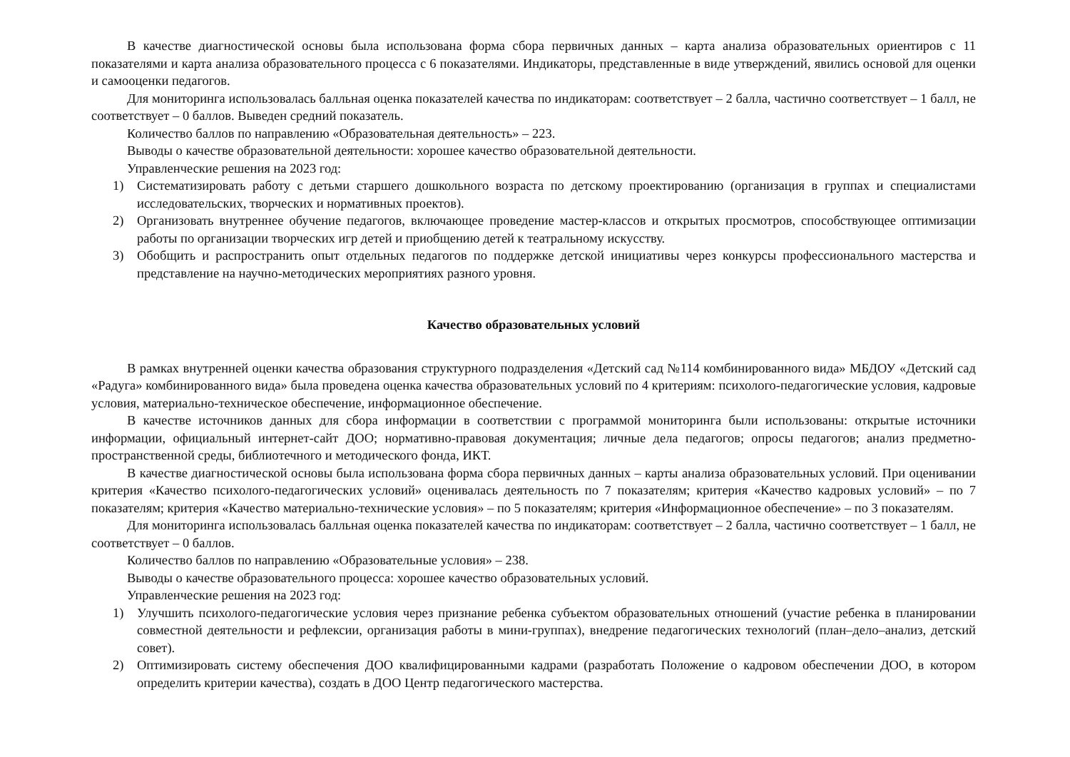В качестве диагностической основы была использована форма сбора первичных данных – карта анализа образовательных ориентиров с 11 показателями и карта анализа образовательного процесса с 6 показателями. Индикаторы, представленные в виде утверждений, явились основой для оценки и самооценки педагогов.
Для мониторинга использовалась балльная оценка показателей качества по индикаторам: соответствует – 2 балла, частично соответствует – 1 балл, не соответствует – 0 баллов. Выведен средний показатель.
Количество баллов по направлению «Образовательная деятельность» – 223.
Выводы о качестве образовательной деятельности: хорошее качество образовательной деятельности.
Управленческие решения на 2023 год:
1) Систематизировать работу с детьми старшего дошкольного возраста по детскому проектированию (организация в группах и специалистами исследовательских, творческих и нормативных проектов).
2) Организовать внутреннее обучение педагогов, включающее проведение мастер-классов и открытых просмотров, способствующее оптимизации работы по организации творческих игр детей и приобщению детей к театральному искусству.
3) Обобщить и распространить опыт отдельных педагогов по поддержке детской инициативы через конкурсы профессионального мастерства и представление на научно-методических мероприятиях разного уровня.
Качество образовательных условий
В рамках внутренней оценки качества образования структурного подразделения «Детский сад №114 комбинированного вида» МБДОУ «Детский сад «Радуга» комбинированного вида» была проведена оценка качества образовательных условий по 4 критериям: психолого-педагогические условия, кадровые условия, материально-техническое обеспечение, информационное обеспечение.
В качестве источников данных для сбора информации в соответствии с программой мониторинга были использованы: открытые источники информации, официальный интернет-сайт ДОО; нормативно-правовая документация; личные дела педагогов; опросы педагогов; анализ предметно-пространственной среды, библиотечного и методического фонда, ИКТ.
В качестве диагностической основы была использована форма сбора первичных данных – карты анализа образовательных условий. При оценивании критерия «Качество психолого-педагогических условий» оценивалась деятельность по 7 показателям; критерия «Качество кадровых условий» – по 7 показателям; критерия «Качество материально-технические условия» – по 5 показателям; критерия «Информационное обеспечение» – по 3 показателям.
Для мониторинга использовалась балльная оценка показателей качества по индикаторам: соответствует – 2 балла, частично соответствует – 1 балл, не соответствует – 0 баллов.
Количество баллов по направлению «Образовательные условия» – 238.
Выводы о качестве образовательного процесса: хорошее качество образовательных условий.
Управленческие решения на 2023 год:
1) Улучшить психолого-педагогические условия через признание ребенка субъектом образовательных отношений (участие ребенка в планировании совместной деятельности и рефлексии, организация работы в мини-группах), внедрение педагогических технологий (план–дело–анализ, детский совет).
2) Оптимизировать систему обеспечения ДОО квалифицированными кадрами (разработать Положение о кадровом обеспечении ДОО, в котором определить критерии качества), создать в ДОО Центр педагогического мастерства.